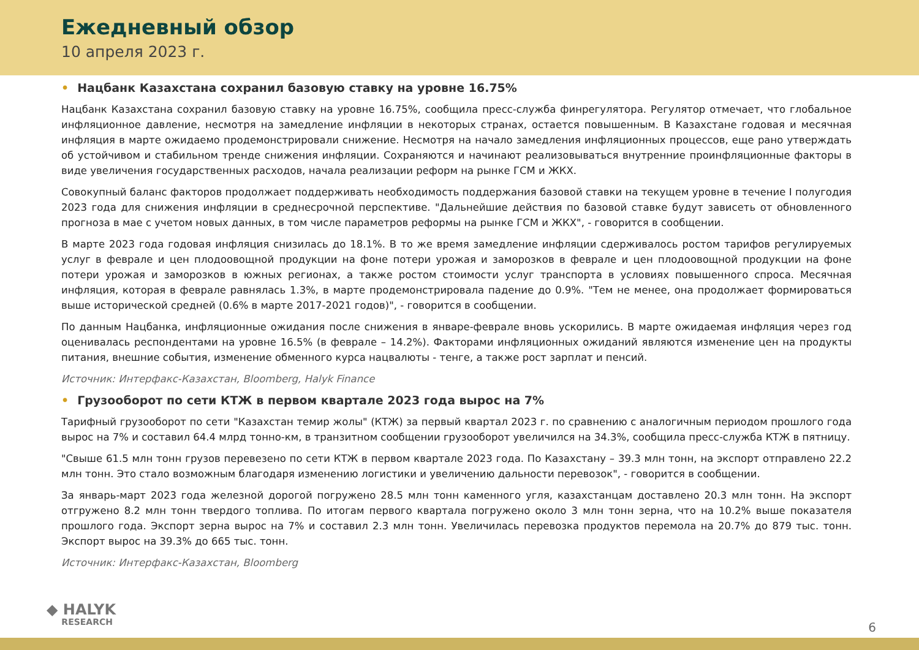Ежедневный обзор
10 апреля 2023 г.
• Нацбанк Казахстана сохранил базовую ставку на уровне 16.75%
Нацбанк Казахстана сохранил базовую ставку на уровне 16.75%, сообщила пресс-служба финрегулятора. Регулятор отмечает, что глобальное инфляционное давление, несмотря на замедление инфляции в некоторых странах, остается повышенным. В Казахстане годовая и месячная инфляция в марте ожидаемо продемонстрировали снижение. Несмотря на начало замедления инфляционных процессов, еще рано утверждать об устойчивом и стабильном тренде снижения инфляции. Сохраняются и начинают реализовываться внутренние проинфляционные факторы в виде увеличения государственных расходов, начала реализации реформ на рынке ГСМ и ЖКХ.
Совокупный баланс факторов продолжает поддерживать необходимость поддержания базовой ставки на текущем уровне в течение I полугодия 2023 года для снижения инфляции в среднесрочной перспективе. "Дальнейшие действия по базовой ставке будут зависеть от обновленного прогноза в мае с учетом новых данных, в том числе параметров реформы на рынке ГСМ и ЖКХ", - говорится в сообщении.
В марте 2023 года годовая инфляция снизилась до 18.1%. В то же время замедление инфляции сдерживалось ростом тарифов регулируемых услуг в феврале и цен плодоовощной продукции на фоне потери урожая и заморозков в феврале и цен плодоовощной продукции на фоне потери урожая и заморозков в южных регионах, а также ростом стоимости услуг транспорта в условиях повышенного спроса. Месячная инфляция, которая в феврале равнялась 1.3%, в марте продемонстрировала падение до 0.9%. "Тем не менее, она продолжает формироваться выше исторической средней (0.6% в марте 2017-2021 годов)", - говорится в сообщении.
По данным Нацбанка, инфляционные ожидания после снижения в январе-феврале вновь ускорились. В марте ожидаемая инфляция через год оценивалась респондентами на уровне 16.5% (в феврале – 14.2%). Факторами инфляционных ожиданий являются изменение цен на продукты питания, внешние события, изменение обменного курса нацвалюты - тенге, а также рост зарплат и пенсий.
Источник: Интерфакс-Казахстан, Bloomberg, Halyk Finance
• Грузооборот по сети КТЖ в первом квартале 2023 года вырос на 7%
Тарифный грузооборот по сети "Казахстан темир жолы" (КТЖ) за первый квартал 2023 г. по сравнению с аналогичным периодом прошлого года вырос на 7% и составил 64.4 млрд тонно-км, в транзитном сообщении грузооборот увеличился на 34.3%, сообщила пресс-служба КТЖ в пятницу.
"Свыше 61.5 млн тонн грузов перевезено по сети КТЖ в первом квартале 2023 года. По Казахстану – 39.3 млн тонн, на экспорт отправлено 22.2 млн тонн. Это стало возможным благодаря изменению логистики и увеличению дальности перевозок", - говорится в сообщении.
За январь-март 2023 года железной дорогой погружено 28.5 млн тонн каменного угля, казахстанцам доставлено 20.3 млн тонн. На экспорт отгружено 8.2 млн тонн твердого топлива. По итогам первого квартала погружено около 3 млн тонн зерна, что на 10.2% выше показателя прошлого года. Экспорт зерна вырос на 7% и составил 2.3 млн тонн. Увеличилась перевозка продуктов перемола на 20.7% до 879 тыс. тонн. Экспорт вырос на 39.3% до 665 тыс. тонн.
Источник: Интерфакс-Казахстан, Bloomberg
◆ HALYK
RESEARCH
6